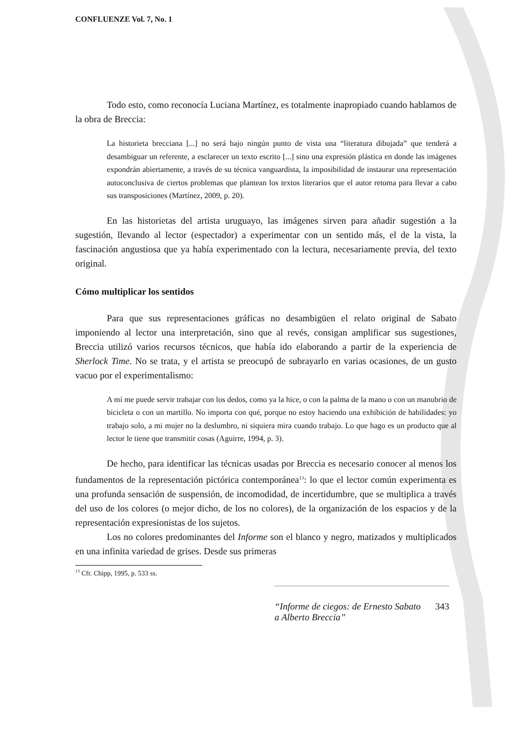CONFLUENZE Vol. 7, No. 1
Todo esto, como reconocía Luciana Martínez, es totalmente inapropiado cuando hablamos de la obra de Breccia:
La historieta brecciana [...] no será bajo ningún punto de vista una “literatura dibujada” que tenderá a desambiguar un referente, a esclarecer un texto escrito [...] sino una expresión plástica en donde las imágenes expondrán abiertamente, a través de su técnica vanguardista, la imposibilidad de instaurar una representación autoconclusiva de ciertos problemas que plantean los textos literarios que el autor retoma para llevar a cabo sus transposiciones (Martínez, 2009, p. 20).
En las historietas del artista uruguayo, las imágenes sirven para añadir sugestión a la sugestión, llevando al lector (espectador) a experimentar con un sentido más, el de la vista, la fascinación angustiosa que ya había experimentado con la lectura, necesariamente previa, del texto original.
Cómo multiplicar los sentidos
Para que sus representaciones gráficas no desambigüen el relato original de Sabato imponiendo al lector una interpretación, sino que al revés, consigan amplificar sus sugestiones, Breccia utilizó varios recursos técnicos, que había ido elaborando a partir de la experiencia de Sherlock Time. No se trata, y el artista se preocupó de subrayarlo en varias ocasiones, de un gusto vacuo por el experimentalismo:
A mí me puede servir trabajar con los dedos, como ya la hice, o con la palma de la mano o con un manubrio de bicicleta o con un martillo. No importa con qué, porque no estoy haciendo una exhibición de habilidades: yo trabajo solo, a mi mujer no la deslumbro, ni siquiera mira cuando trabajo. Lo que hago es un producto que al lector le tiene que transmitir cosas (Aguirre, 1994, p. 3).
De hecho, para identificar las técnicas usadas por Breccia es necesario conocer al menos los fundamentos de la representación pictórica contemporánea<sup>13</sup>: lo que el lector común experimenta es una profunda sensación de suspensión, de incomodidad, de incertidumbre, que se multiplica a través del uso de los colores (o mejor dicho, de los no colores), de la organización de los espacios y de la representación expresionistas de los sujetos.
Los no colores predominantes del Informe son el blanco y negro, matizados y multiplicados en una infinita variedad de grises. Desde sus primeras
<sup>13</sup> Cfr. Chipp, 1995, p. 533 ss.
“Informe de ciegos: de Ernesto Sabato a Alberto Breccia” 343